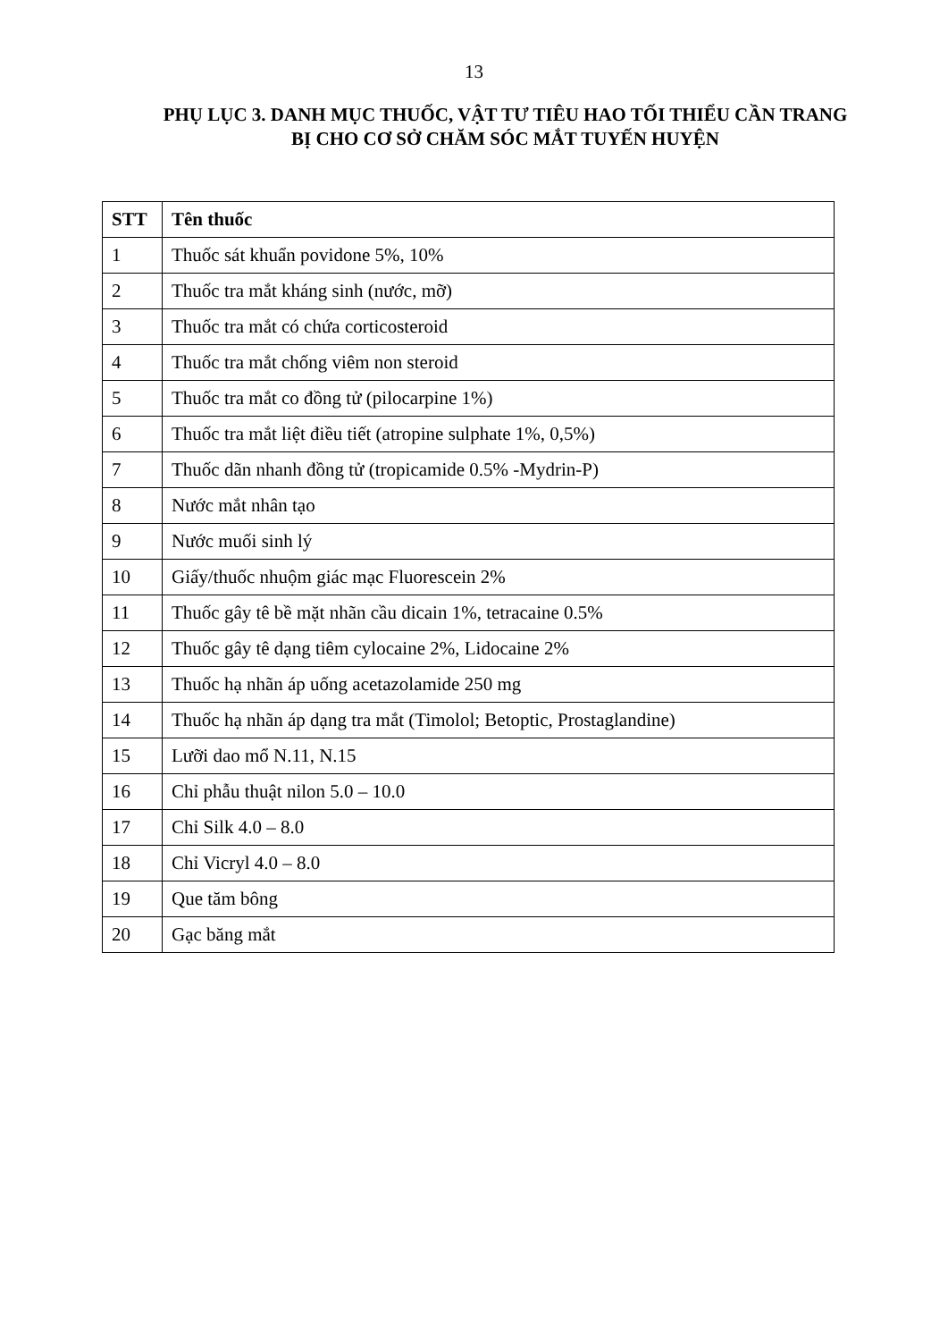13
PHỤ LỤC 3. DANH MỤC THUỐC, VẬT TƯ TIÊU HAO TỐI THIỂU CẦN TRANG BỊ CHO CƠ SỞ CHĂM SÓC MẮT TUYẾN HUYỆN
| STT | Tên thuốc |
| --- | --- |
| 1 | Thuốc sát khuẩn povidone 5%, 10% |
| 2 | Thuốc tra mắt kháng sinh (nước, mỡ) |
| 3 | Thuốc tra mắt có chứa corticosteroid |
| 4 | Thuốc tra mắt chống viêm non steroid |
| 5 | Thuốc tra mắt co đồng tử (pilocarpine 1%) |
| 6 | Thuốc tra mắt liệt điều tiết (atropine sulphate 1%, 0,5%) |
| 7 | Thuốc dãn nhanh đồng tử (tropicamide 0.5% -Mydrin-P) |
| 8 | Nước mắt nhân tạo |
| 9 | Nước muối sinh lý |
| 10 | Giấy/thuốc nhuộm giác mạc Fluorescein 2% |
| 11 | Thuốc gây tê bề mặt nhãn cầu dicain 1%, tetracaine 0.5% |
| 12 | Thuốc gây tê dạng tiêm cylocaine 2%, Lidocaine 2% |
| 13 | Thuốc hạ nhãn áp uống acetazolamide 250 mg |
| 14 | Thuốc hạ nhãn áp dạng tra mắt (Timolol; Betoptic, Prostaglandine) |
| 15 | Lưỡi dao mổ N.11, N.15 |
| 16 | Chỉ phẫu thuật nilon 5.0 – 10.0 |
| 17 | Chỉ Silk 4.0 – 8.0 |
| 18 | Chỉ Vicryl 4.0 – 8.0 |
| 19 | Que tăm bông |
| 20 | Gạc băng mắt |